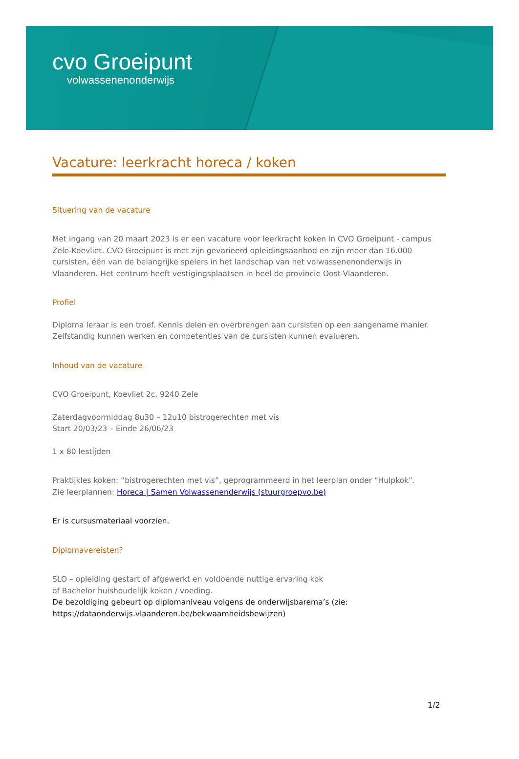cvo Groeipunt
volwassenenonderwijs
Vacature: leerkracht horeca / koken
Situering van de vacature
Met ingang van 20 maart 2023 is er een vacature voor leerkracht koken in CVO Groeipunt - campus Zele-Koevliet. CVO Groeipunt is met zijn gevarieerd opleidingsaanbod en zijn meer dan 16.000 cursisten, één van de belangrijke spelers in het landschap van het volwassenenonderwijs in Vlaanderen. Het centrum heeft vestigingsplaatsen in heel de provincie Oost-Vlaanderen.
Profiel
Diploma leraar is een troef. Kennis delen en overbrengen aan cursisten op een aangename manier. Zelfstandig kunnen werken en competenties van de cursisten kunnen evalueren.
Inhoud van de vacature
CVO Groeipunt, Koevliet 2c, 9240 Zele
Zaterdagvoormiddag 8u30 – 12u10 bistrogerechten met vis
Start 20/03/23 – Einde 26/06/23
1 x 80 lestijden
Praktijkles koken: “bistrogerechten met vis”, geprogrammeerd in het leerplan onder “Hulpkok”.
Zie leerplannen: Horeca | Samen Volwassenenderwijs (stuurgroepvo.be)
Er is cursusmateriaal voorzien.
Diplomavereisten?
SLO – opleiding gestart of afgewerkt en voldoende nuttige ervaring kok
of Bachelor huishoudelijk koken / voeding.
De bezoldiging gebeurt op diplomaniveau volgens de onderwijsbarema’s (zie: https://dataonderwijs.vlaanderen.be/bekwaamheidsbewijzen)
1/2